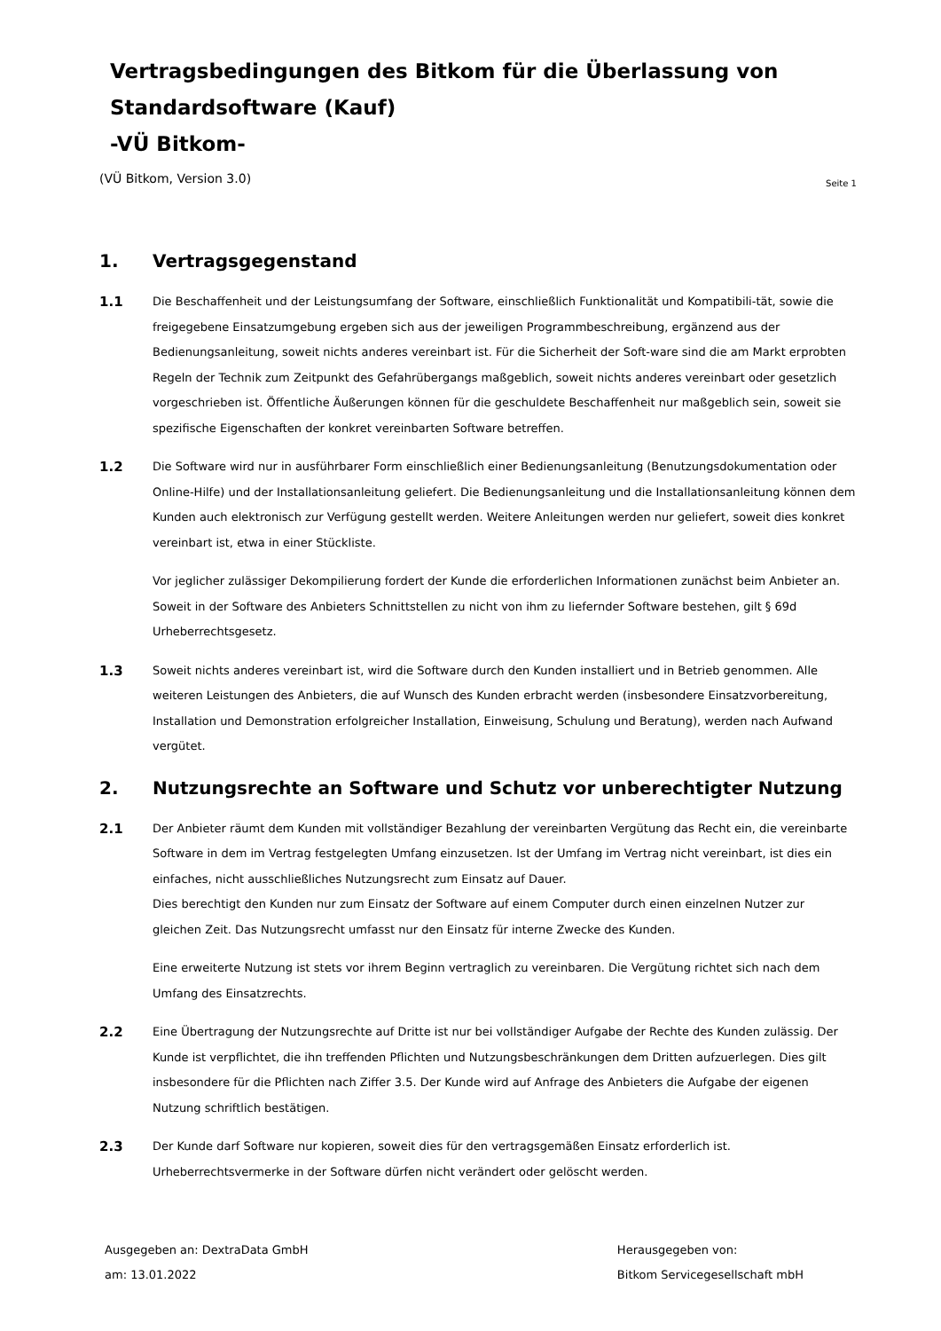Vertragsbedingungen des Bitkom für die Überlassung von Standardsoftware (Kauf)
-VÜ Bitkom-
(VÜ Bitkom, Version 3.0) Seite 1
1. Vertragsgegenstand
1.1
Die Beschaffenheit und der Leistungsumfang der Software, einschließlich Funktionalität und Kompatibili-tät, sowie die freigegebene Einsatzumgebung ergeben sich aus der jeweiligen Programmbeschreibung, ergänzend aus der Bedienungsanleitung, soweit nichts anderes vereinbart ist. Für die Sicherheit der Soft-ware sind die am Markt erprobten Regeln der Technik zum Zeitpunkt des Gefahrübergangs maßgeblich, soweit nichts anderes vereinbart oder gesetzlich vorgeschrieben ist. Öffentliche Äußerungen können für die geschuldete Beschaffenheit nur maßgeblich sein, soweit sie spezifische Eigenschaften der konkret vereinbarten Software betreffen.
1.2
Die Software wird nur in ausführbarer Form einschließlich einer Bedienungsanleitung (Benutzungsdokumentation oder Online-Hilfe) und der Installationsanleitung geliefert. Die Bedienungsanleitung und die Installationsanleitung können dem Kunden auch elektronisch zur Verfügung gestellt werden. Weitere Anleitungen werden nur geliefert, soweit dies konkret vereinbart ist, etwa in einer Stückliste.
Vor jeglicher zulässiger Dekompilierung fordert der Kunde die erforderlichen Informationen zunächst beim Anbieter an. Soweit in der Software des Anbieters Schnittstellen zu nicht von ihm zu liefernder Software bestehen, gilt § 69d Urheberrechtsgesetz.
1.3
Soweit nichts anderes vereinbart ist, wird die Software durch den Kunden installiert und in Betrieb genommen. Alle weiteren Leistungen des Anbieters, die auf Wunsch des Kunden erbracht werden (insbesondere Einsatzvorbereitung, Installation und Demonstration erfolgreicher Installation, Einweisung, Schulung und Beratung), werden nach Aufwand vergütet.
2. Nutzungsrechte an Software und Schutz vor unberechtigter Nutzung
2.1
Der Anbieter räumt dem Kunden mit vollständiger Bezahlung der vereinbarten Vergütung das Recht ein, die vereinbarte Software in dem im Vertrag festgelegten Umfang einzusetzen. Ist der Umfang im Vertrag nicht vereinbart, ist dies ein einfaches, nicht ausschließliches Nutzungsrecht zum Einsatz auf Dauer.
Dies berechtigt den Kunden nur zum Einsatz der Software auf einem Computer durch einen einzelnen Nutzer zur gleichen Zeit. Das Nutzungsrecht umfasst nur den Einsatz für interne Zwecke des Kunden.
Eine erweiterte Nutzung ist stets vor ihrem Beginn vertraglich zu vereinbaren. Die Vergütung richtet sich nach dem Umfang des Einsatzrechts.
2.2
Eine Übertragung der Nutzungsrechte auf Dritte ist nur bei vollständiger Aufgabe der Rechte des Kunden zulässig. Der Kunde ist verpflichtet, die ihn treffenden Pflichten und Nutzungsbeschränkungen dem Dritten aufzuerlegen. Dies gilt insbesondere für die Pflichten nach Ziffer 3.5. Der Kunde wird auf Anfrage des Anbieters die Aufgabe der eigenen Nutzung schriftlich bestätigen.
2.3
Der Kunde darf Software nur kopieren, soweit dies für den vertragsgemäßen Einsatz erforderlich ist. Urheberrechtsvermerke in der Software dürfen nicht verändert oder gelöscht werden.
Ausgegeben an: DextraData GmbH
am: 13.01.2022
Herausgegeben von:
Bitkom Servicegesellschaft mbH